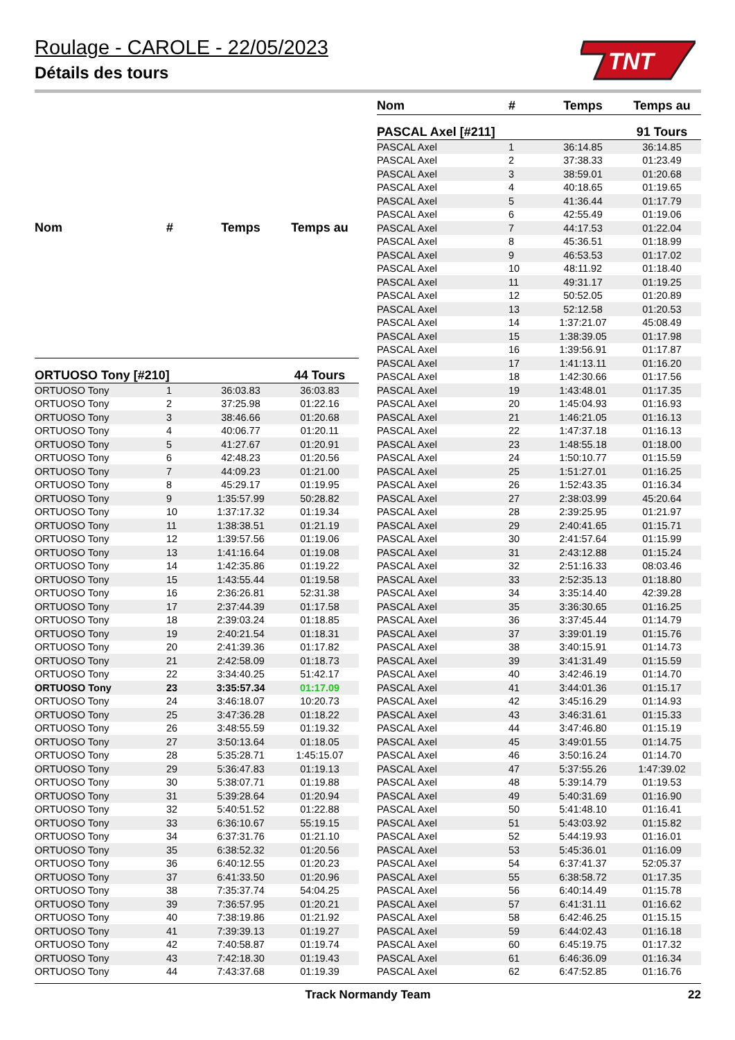Roulage - CAROLE - 22/05/2023
Détails des tours
TNT
| Nom | # | Temps | Temps au |
| --- | --- | --- | --- |
| ORTUOSO Tony [#210] | | | 44 Tours |
| ORTUOSO Tony | 1 | 36:03.83 | 36:03.83 |
| ORTUOSO Tony | 2 | 37:25.98 | 01:22.16 |
| ORTUOSO Tony | 3 | 38:46.66 | 01:20.68 |
| ORTUOSO Tony | 4 | 40:06.77 | 01:20.11 |
| ORTUOSO Tony | 5 | 41:27.67 | 01:20.91 |
| ORTUOSO Tony | 6 | 42:48.23 | 01:20.56 |
| ORTUOSO Tony | 7 | 44:09.23 | 01:21.00 |
| ORTUOSO Tony | 8 | 45:29.17 | 01:19.95 |
| ORTUOSO Tony | 9 | 1:35:57.99 | 50:28.82 |
| ORTUOSO Tony | 10 | 1:37:17.32 | 01:19.34 |
| ORTUOSO Tony | 11 | 1:38:38.51 | 01:21.19 |
| ORTUOSO Tony | 12 | 1:39:57.56 | 01:19.06 |
| ORTUOSO Tony | 13 | 1:41:16.64 | 01:19.08 |
| ORTUOSO Tony | 14 | 1:42:35.86 | 01:19.22 |
| ORTUOSO Tony | 15 | 1:43:55.44 | 01:19.58 |
| ORTUOSO Tony | 16 | 2:36:26.81 | 52:31.38 |
| ORTUOSO Tony | 17 | 2:37:44.39 | 01:17.58 |
| ORTUOSO Tony | 18 | 2:39:03.24 | 01:18.85 |
| ORTUOSO Tony | 19 | 2:40:21.54 | 01:18.31 |
| ORTUOSO Tony | 20 | 2:41:39.36 | 01:17.82 |
| ORTUOSO Tony | 21 | 2:42:58.09 | 01:18.73 |
| ORTUOSO Tony | 22 | 3:34:40.25 | 51:42.17 |
| ORTUOSO Tony | 23 | 3:35:57.34 | 01:17.09 |
| ORTUOSO Tony | 24 | 3:46:18.07 | 10:20.73 |
| ORTUOSO Tony | 25 | 3:47:36.28 | 01:18.22 |
| ORTUOSO Tony | 26 | 3:48:55.59 | 01:19.32 |
| ORTUOSO Tony | 27 | 3:50:13.64 | 01:18.05 |
| ORTUOSO Tony | 28 | 5:35:28.71 | 1:45:15.07 |
| ORTUOSO Tony | 29 | 5:36:47.83 | 01:19.13 |
| ORTUOSO Tony | 30 | 5:38:07.71 | 01:19.88 |
| ORTUOSO Tony | 31 | 5:39:28.64 | 01:20.94 |
| ORTUOSO Tony | 32 | 5:40:51.52 | 01:22.88 |
| ORTUOSO Tony | 33 | 6:36:10.67 | 55:19.15 |
| ORTUOSO Tony | 34 | 6:37:31.76 | 01:21.10 |
| ORTUOSO Tony | 35 | 6:38:52.32 | 01:20.56 |
| ORTUOSO Tony | 36 | 6:40:12.55 | 01:20.23 |
| ORTUOSO Tony | 37 | 6:41:33.50 | 01:20.96 |
| ORTUOSO Tony | 38 | 7:35:37.74 | 54:04.25 |
| ORTUOSO Tony | 39 | 7:36:57.95 | 01:20.21 |
| ORTUOSO Tony | 40 | 7:38:19.86 | 01:21.92 |
| ORTUOSO Tony | 41 | 7:39:39.13 | 01:19.27 |
| ORTUOSO Tony | 42 | 7:40:58.87 | 01:19.74 |
| ORTUOSO Tony | 43 | 7:42:18.30 | 01:19.43 |
| ORTUOSO Tony | 44 | 7:43:37.68 | 01:19.39 |
| Nom | # | Temps | Temps au |
| --- | --- | --- | --- |
| PASCAL Axel [#211] | | | 91 Tours |
| PASCAL Axel | 1 | 36:14.85 | 36:14.85 |
| PASCAL Axel | 2 | 37:38.33 | 01:23.49 |
| PASCAL Axel | 3 | 38:59.01 | 01:20.68 |
| PASCAL Axel | 4 | 40:18.65 | 01:19.65 |
| PASCAL Axel | 5 | 41:36.44 | 01:17.79 |
| PASCAL Axel | 6 | 42:55.49 | 01:19.06 |
| PASCAL Axel | 7 | 44:17.53 | 01:22.04 |
| PASCAL Axel | 8 | 45:36.51 | 01:18.99 |
| PASCAL Axel | 9 | 46:53.53 | 01:17.02 |
| PASCAL Axel | 10 | 48:11.92 | 01:18.40 |
| PASCAL Axel | 11 | 49:31.17 | 01:19.25 |
| PASCAL Axel | 12 | 50:52.05 | 01:20.89 |
| PASCAL Axel | 13 | 52:12.58 | 01:20.53 |
| PASCAL Axel | 14 | 1:37:21.07 | 45:08.49 |
| PASCAL Axel | 15 | 1:38:39.05 | 01:17.98 |
| PASCAL Axel | 16 | 1:39:56.91 | 01:17.87 |
| PASCAL Axel | 17 | 1:41:13.11 | 01:16.20 |
| PASCAL Axel | 18 | 1:42:30.66 | 01:17.56 |
| PASCAL Axel | 19 | 1:43:48.01 | 01:17.35 |
| PASCAL Axel | 20 | 1:45:04.93 | 01:16.93 |
| PASCAL Axel | 21 | 1:46:21.05 | 01:16.13 |
| PASCAL Axel | 22 | 1:47:37.18 | 01:16.13 |
| PASCAL Axel | 23 | 1:48:55.18 | 01:18.00 |
| PASCAL Axel | 24 | 1:50:10.77 | 01:15.59 |
| PASCAL Axel | 25 | 1:51:27.01 | 01:16.25 |
| PASCAL Axel | 26 | 1:52:43.35 | 01:16.34 |
| PASCAL Axel | 27 | 2:38:03.99 | 45:20.64 |
| PASCAL Axel | 28 | 2:39:25.95 | 01:21.97 |
| PASCAL Axel | 29 | 2:40:41.65 | 01:15.71 |
| PASCAL Axel | 30 | 2:41:57.64 | 01:15.99 |
| PASCAL Axel | 31 | 2:43:12.88 | 01:15.24 |
| PASCAL Axel | 32 | 2:51:16.33 | 08:03.46 |
| PASCAL Axel | 33 | 2:52:35.13 | 01:18.80 |
| PASCAL Axel | 34 | 3:35:14.40 | 42:39.28 |
| PASCAL Axel | 35 | 3:36:30.65 | 01:16.25 |
| PASCAL Axel | 36 | 3:37:45.44 | 01:14.79 |
| PASCAL Axel | 37 | 3:39:01.19 | 01:15.76 |
| PASCAL Axel | 38 | 3:40:15.91 | 01:14.73 |
| PASCAL Axel | 39 | 3:41:31.49 | 01:15.59 |
| PASCAL Axel | 40 | 3:42:46.19 | 01:14.70 |
| PASCAL Axel | 41 | 3:44:01.36 | 01:15.17 |
| PASCAL Axel | 42 | 3:45:16.29 | 01:14.93 |
| PASCAL Axel | 43 | 3:46:31.61 | 01:15.33 |
| PASCAL Axel | 44 | 3:47:46.80 | 01:15.19 |
| PASCAL Axel | 45 | 3:49:01.55 | 01:14.75 |
| PASCAL Axel | 46 | 3:50:16.24 | 01:14.70 |
| PASCAL Axel | 47 | 5:37:55.26 | 1:47:39.02 |
| PASCAL Axel | 48 | 5:39:14.79 | 01:19.53 |
| PASCAL Axel | 49 | 5:40:31.69 | 01:16.90 |
| PASCAL Axel | 50 | 5:41:48.10 | 01:16.41 |
| PASCAL Axel | 51 | 5:43:03.92 | 01:15.82 |
| PASCAL Axel | 52 | 5:44:19.93 | 01:16.01 |
| PASCAL Axel | 53 | 5:45:36.01 | 01:16.09 |
| PASCAL Axel | 54 | 6:37:41.37 | 52:05.37 |
| PASCAL Axel | 55 | 6:38:58.72 | 01:17.35 |
| PASCAL Axel | 56 | 6:40:14.49 | 01:15.78 |
| PASCAL Axel | 57 | 6:41:31.11 | 01:16.62 |
| PASCAL Axel | 58 | 6:42:46.25 | 01:15.15 |
| PASCAL Axel | 59 | 6:44:02.43 | 01:16.18 |
| PASCAL Axel | 60 | 6:45:19.75 | 01:17.32 |
| PASCAL Axel | 61 | 6:46:36.09 | 01:16.34 |
| PASCAL Axel | 62 | 6:47:52.85 | 01:16.76 |
Track Normandy Team 22